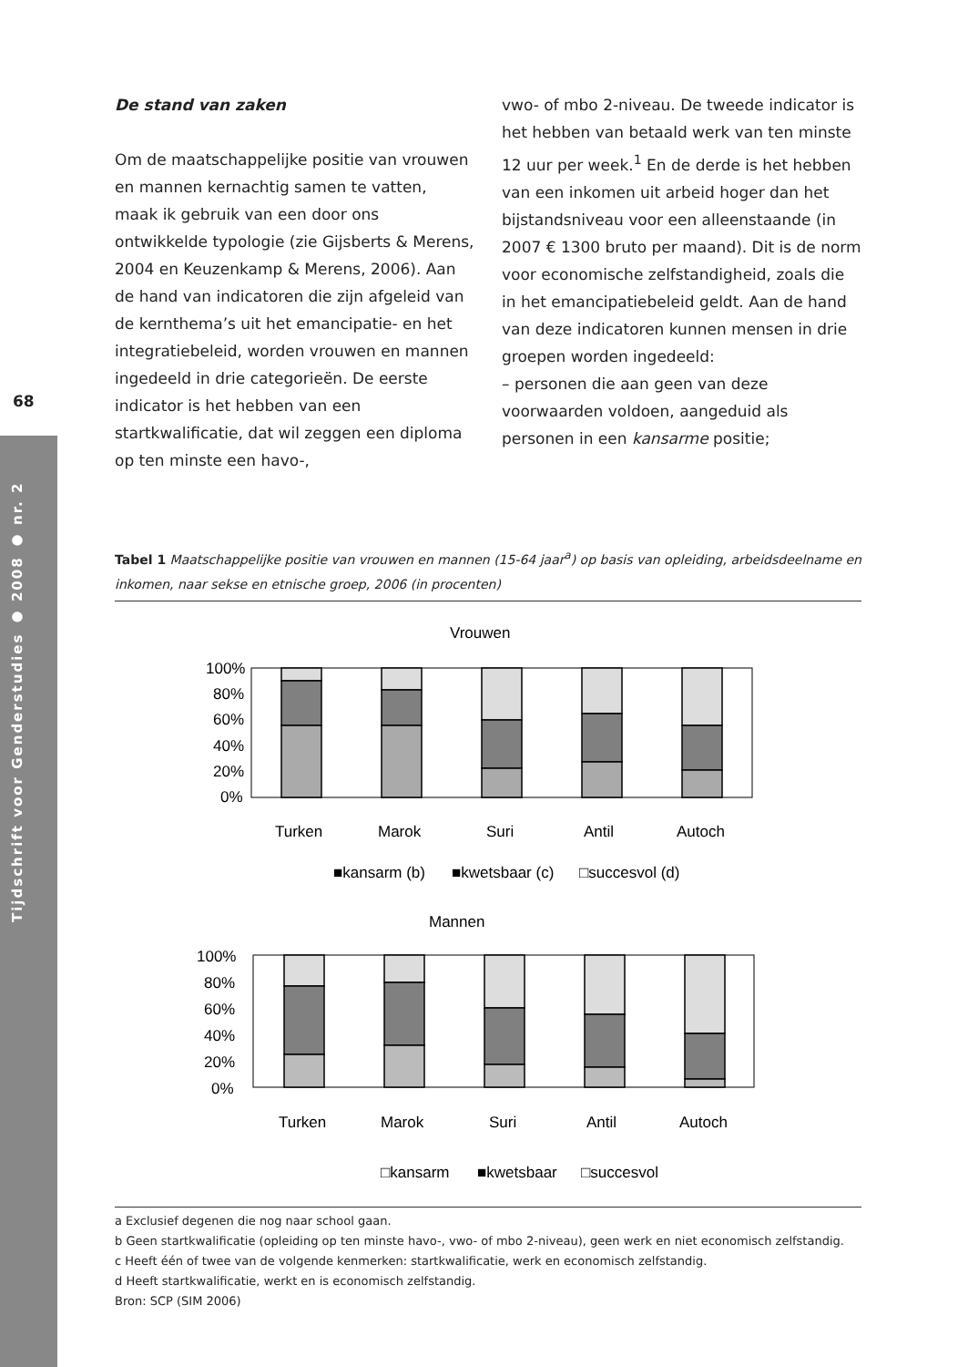68
Tijdschrift voor Genderstudies ● 2008 ● nr. 2
De stand van zaken
Om de maatschappelijke positie van vrouwen en mannen kernachtig samen te vatten, maak ik gebruik van een door ons ontwikkelde typologie (zie Gijsberts & Merens, 2004 en Keuzenkamp & Merens, 2006). Aan de hand van indicatoren die zijn afgeleid van de kernthema’s uit het emancipatie- en het integratiebeleid, worden vrouwen en mannen ingedeeld in drie categorieën. De eerste indicator is het hebben van een startkwalificatie, dat wil zeggen een diploma op ten minste een havo-,
vwo- of mbo 2-niveau. De tweede indicator is het hebben van betaald werk van ten minste 12 uur per week.<sup>1</sup> En de derde is het hebben van een inkomen uit arbeid hoger dan het bijstandsniveau voor een alleenstaande (in 2007 € 1300 bruto per maand). Dit is de norm voor economische zelfstandigheid, zoals die in het emancipatiebeleid geldt. Aan de hand van deze indicatoren kunnen mensen in drie groepen worden ingedeeld:
– personen die aan geen van deze voorwaarden voldoen, aangeduid als personen in een kansarme positie;
Tabel 1 Maatschappelijke positie van vrouwen en mannen (15-64 jaar<sup>a</sup>) op basis van opleiding, arbeidsdeelname en inkomen, naar sekse en etnische groep, 2006 (in procenten)
Vrouwen
100%
80%
60%
40%
20%
0%
Turken
Marok
Suri
Antil
Autoch
■kansarm (b)
■kwetsbaar (c)
□succesvol (d)
Mannen
100%
80%
60%
40%
20%
0%
Turken
Marok
Suri
Antil
Autoch
□kansarm
■kwetsbaar
□succesvol
a Exclusief degenen die nog naar school gaan.
b Geen startkwalificatie (opleiding op ten minste havo-, vwo- of mbo 2-niveau), geen werk en niet economisch zelfstandig.
c Heeft één of twee van de volgende kenmerken: startkwalificatie, werk en economisch zelfstandig.
d Heeft startkwalificatie, werkt en is economisch zelfstandig.
Bron: SCP (SIM 2006)